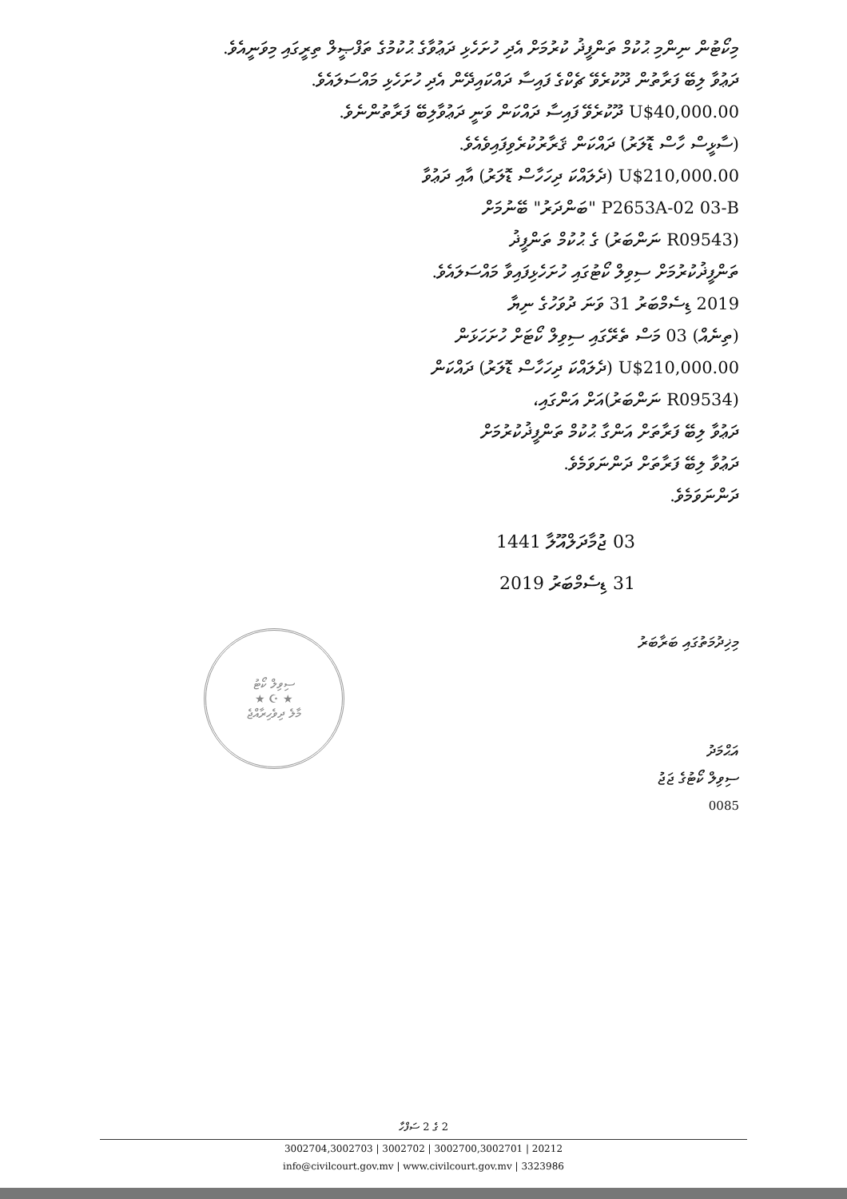މިކޯޓުން ނިންމި ޙުކުމް ތަންފީޛު ކުރުމަށް އެދި ހުށަހެޅި ދަޢުވާގެ ޙުކުމުގެ ތަފްޞީލް ތިރީގައި މިވަނީއެވެ.
ދަޢުވާ ލިބޭ ފަރާތުން ދޫކުރެވޭ ޗެކްގެ ފައިސާ ދައްކައިދޭން އެދި ހުށަހެޅި މައްސަލައެވެ.
U$40,000.00 ދޫކުރެވޭ ފައިސާ ދައްކަން ވަނީ ދަޢުވާލިބޭ ފަރާތުންނެވެ.
(ސާޅީސް ހާސް ޑޮލަރު) ދައްކަން ޤަރާރުކުރެވިފައިވެއެވެ.
U$210,000.00 (ދެލައްކަ ދިހަހާސް ޑޮލަރު) އާއި ދަޢުވާ
P2653A-02 03-B "ބަންދަރު" ބޭނުމަށް
(R09543 ނަންބަރު) ގެ ޙުކުމް ތަންފީޛު
ތަންފީޛުކުރުމަށް ސިވިލް ކޯޓުގައި ހުށަހެޅިފައިވާ މައްސަލައެވެ.
2019 ޑިސެމްބަރު 31 ވަނަ ދުވަހުގެ ނިޔާ
(ތިނެއް) 03 މަސް ތެރޭގައި ސިވިލް ކޯޓަށް ހުށަހަޅަން
U$210,000.00 (ދެލައްކަ ދިހަހާސް ޑޮލަރު) ދައްކަން
(R09534 ނަންބަރު)އަށް އަންގައި،
ދަޢުވާ ލިބޭ ފަރާތަށް އަންގާ ޙުކުމް ތަންފީޛުކުރުމަށް
ދަޢުވާ ލިބޭ ފަރާތަށް ދަންނަވަމެވެ.
ދަންނަވަމެވެ.
03 ޖުމާދަލްއޫލާ 1441
31 ޑިސެމްބަރު 2019
މިޚިދުމަތުގައި ބަރާބަރު
އަޙްމަދު
ސިވިލް ކޯޓުގެ ޖަޖު
0085
ސިވިލް ކޯޓު
★ ☪ ★
މާލެ ދިވެހިރާއްޖެ
2 ގެ 2 ސަފްހާ
20212 | 3002700,3002701 | 3002702 | 3002704,3002703
3323986 | info@civilcourt.gov.mv | www.civilcourt.gov.mv